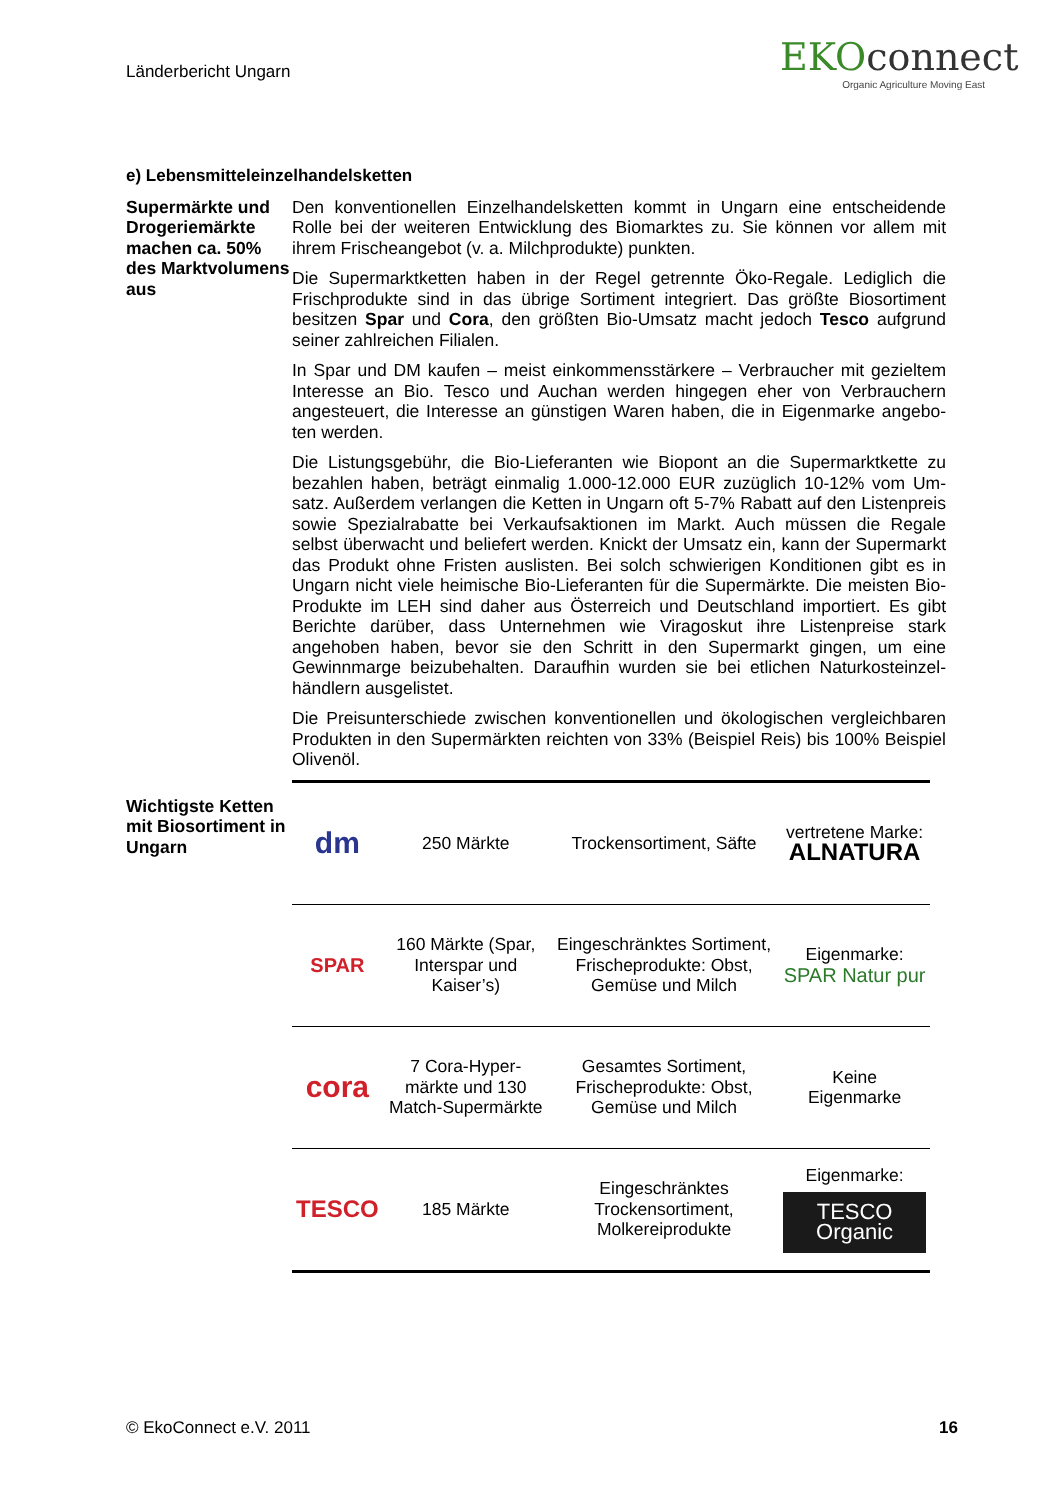Länderbericht Ungarn
EKOconnect
Organic Agriculture Moving East
e) Lebensmitteleinzelhandelsketten
Supermärkte und Drogeriemärkte machen ca. 50% des Markt­volumens aus
Den konventionellen Einzelhandelsketten kommt in Ungarn eine entscheidende Rolle bei der weiteren Entwicklung des Biomarktes zu. Sie können vor allem mit ihrem Frischeangebot (v. a. Milchprodukte) punkten.
Die Supermarktketten haben in der Regel getrennte Öko-Regale. Lediglich die Frischprodukte sind in das übrige Sortiment integriert. Das größte Biosortiment besitzen Spar und Cora, den größten Bio-Umsatz macht jedoch Tesco aufgrund seiner zahlreichen Filialen.
In Spar und DM kaufen – meist einkommensstärkere – Verbraucher mit gezieltem Interesse an Bio. Tesco und Auchan werden hingegen eher von Verbrauchern angesteuert, die Interesse an günstigen Waren haben, die in Eigenmarke angebo­ten werden.
Die Listungsgebühr, die Bio-Lieferanten wie Biopont an die Supermarktkette zu bezahlen haben, beträgt einmalig 1.000-12.000 EUR zuzüglich 10-12% vom Um­satz. Außerdem verlangen die Ketten in Ungarn oft 5-7% Rabatt auf den Listen­preis sowie Spezialrabatte bei Verkaufsaktionen im Markt. Auch müssen die Re­gale selbst überwacht und beliefert werden. Knickt der Umsatz ein, kann der Su­permarkt das Produkt ohne Fristen auslisten. Bei solch schwierigen Konditionen gibt es in Ungarn nicht viele heimische Bio-Lieferanten für die Supermärkte. Die meisten Bio-Produkte im LEH sind daher aus Österreich und Deutschland impor­tiert. Es gibt Berichte darüber, dass Unternehmen wie Viragoskut ihre Listenpreise stark angehoben haben, bevor sie den Schritt in den Supermarkt gingen, um eine Gewinnmarge beizubehalten. Daraufhin wurden sie bei etlichen Naturkosteinzel­händlern ausgelistet.
Die Preisunterschiede zwischen konventionellen und ökologischen vergleichbaren Produkten in den Supermärkten reichten von 33% (Beispiel Reis) bis 100% Bei­spiel Olivenöl.
Wichtigste Ket­ten mit Biosorti­ment in Ungarn
| dm | 250 Märkte | Trockensortiment, Säfte | vertretene Marke: ALNATURA |
| SPAR | 160 Märkte (Spar, In­terspar und Kaiser’s) | Eingeschränktes Sortiment, Fri­scheprodukte: Obst, Gemüse und Milch | Eigenmarke: SPAR Natur pur |
| cora | 7 Cora-Hyper­märkte und 130 Match-Supermärkte | Gesamtes Sorti­ment, Frische­produkte: Obst, Gemüse und Milch | Keine Eigenmarke |
| TESCO | 185 Märkte | Eingeschränktes Trockensortiment, Molkereiprodukte | Eigenmarke: TESCO Organic |
© EkoConnect e.V. 2011 16